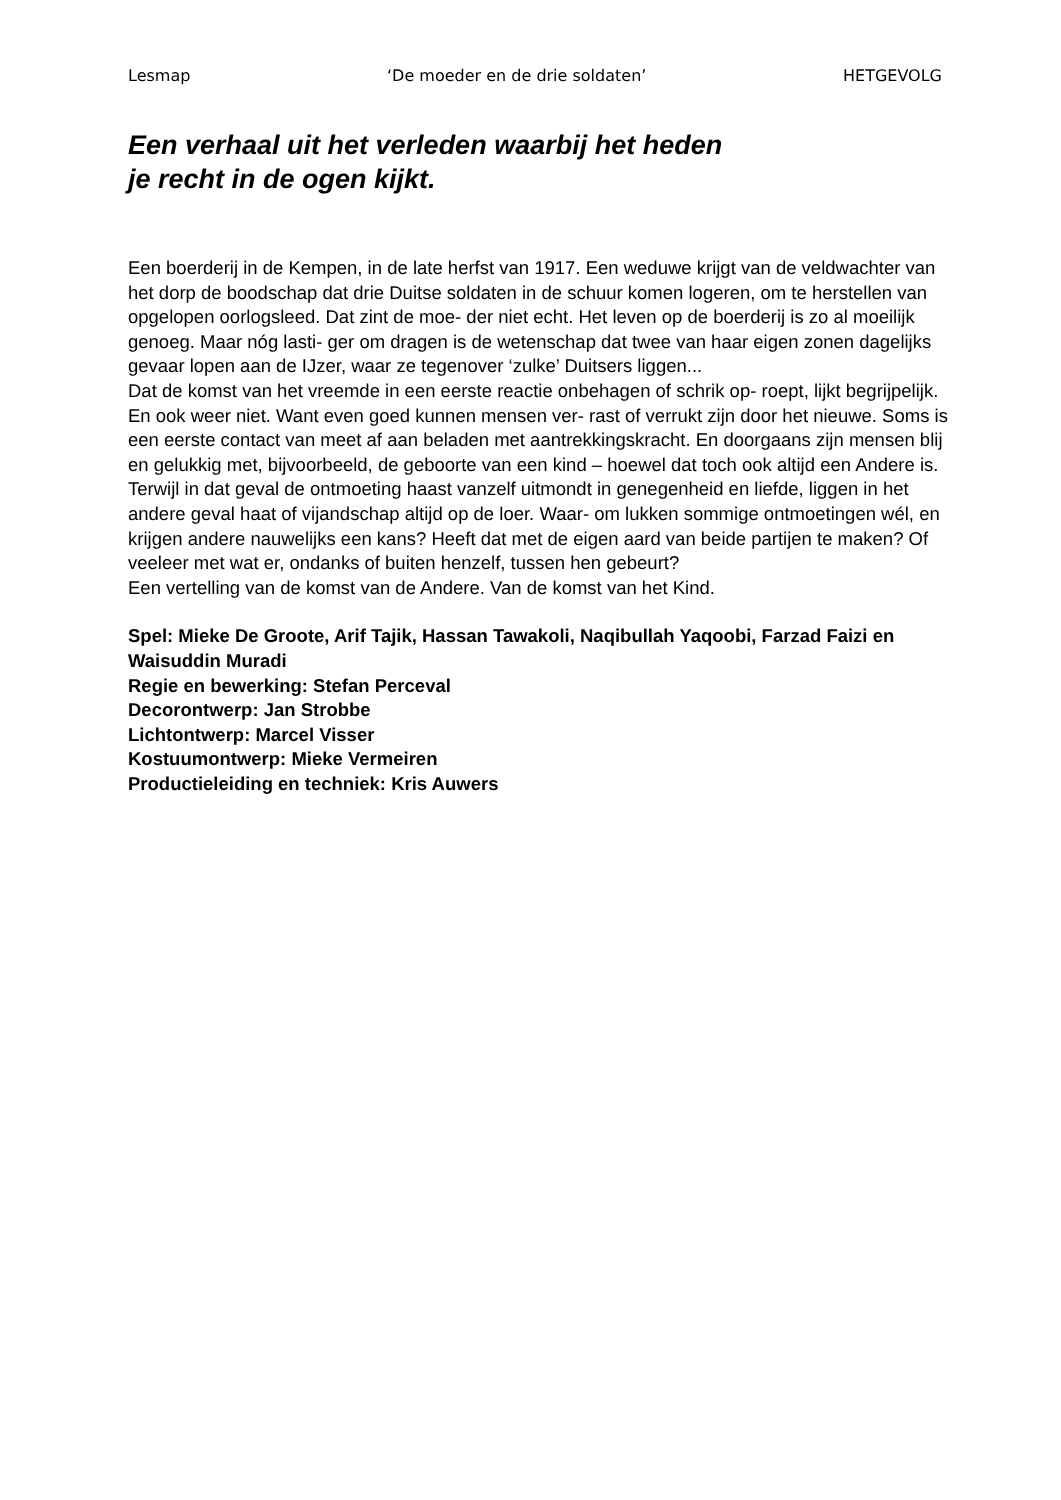Lesmap ‘De moeder en de drie soldaten’ HETGEVOLG
Een verhaal uit het verleden waarbij het heden
je recht in de ogen kijkt.
Een boerderij in de Kempen, in de late herfst van 1917. Een weduwe krijgt van de veldwachter van het dorp de boodschap dat drie Duitse soldaten in de schuur komen logeren, om te herstellen van opgelopen oorlogsleed. Dat zint de moe- der niet echt. Het leven op de boerderij is zo al moeilijk genoeg. Maar nóg lasti- ger om dragen is de wetenschap dat twee van haar eigen zonen dagelijks gevaar lopen aan de IJzer, waar ze tegenover ‘zulke’ Duitsers liggen...
Dat de komst van het vreemde in een eerste reactie onbehagen of schrik op- roept, lijkt begrijpelijk. En ook weer niet. Want even goed kunnen mensen ver- rast of verrukt zijn door het nieuwe. Soms is een eerste contact van meet af aan beladen met aantrekkingskracht. En doorgaans zijn mensen blij en gelukkig met, bijvoorbeeld, de geboorte van een kind – hoewel dat toch ook altijd een Andere is. Terwijl in dat geval de ontmoeting haast vanzelf uitmondt in genegenheid en liefde, liggen in het andere geval haat of vijandschap altijd op de loer. Waar- om lukken sommige ontmoetingen wél, en krijgen andere nauwelijks een kans? Heeft dat met de eigen aard van beide partijen te maken? Of veeleer met wat er, ondanks of buiten henzelf, tussen hen gebeurt?
Een vertelling van de komst van de Andere. Van de komst van het Kind.
Spel: Mieke De Groote, Arif Tajik, Hassan Tawakoli, Naqibullah Yaqoobi, Farzad Faizi en Waisuddin Muradi
Regie en bewerking: Stefan Perceval
Decorontwerp: Jan Strobbe
Lichtontwerp: Marcel Visser
Kostuumontwerp: Mieke Vermeiren
Productieleiding en techniek: Kris Auwers